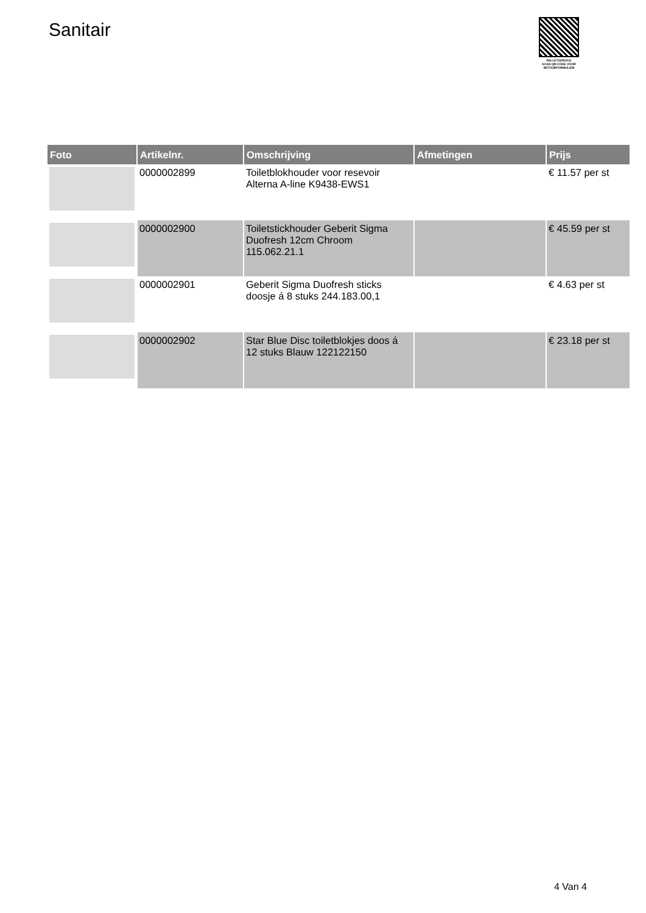Sanitair
PALLETSERVICE
SCAN QR-CODE VOOR
RETOURFORMULIER
| Foto | Artikelnr. | Omschrijving | Afmetingen | Prijs |
| --- | --- | --- | --- | --- |
| | 0000002899 | Toiletblokhouder voor resevoir Alterna A-line K9438-EWS1 | | € 11.57 per st |
| | 0000002900 | Toiletstickhouder Geberit Sigma Duofresh 12cm Chroom 115.062.21.1 | | € 45.59 per st |
| | 0000002901 | Geberit Sigma Duofresh sticks doosje á 8 stuks 244.183.00,1 | | € 4.63 per st |
| | 0000002902 | Star Blue Disc toiletblokjes doos á 12 stuks Blauw 122122150 | | € 23.18 per st |
4 Van 4